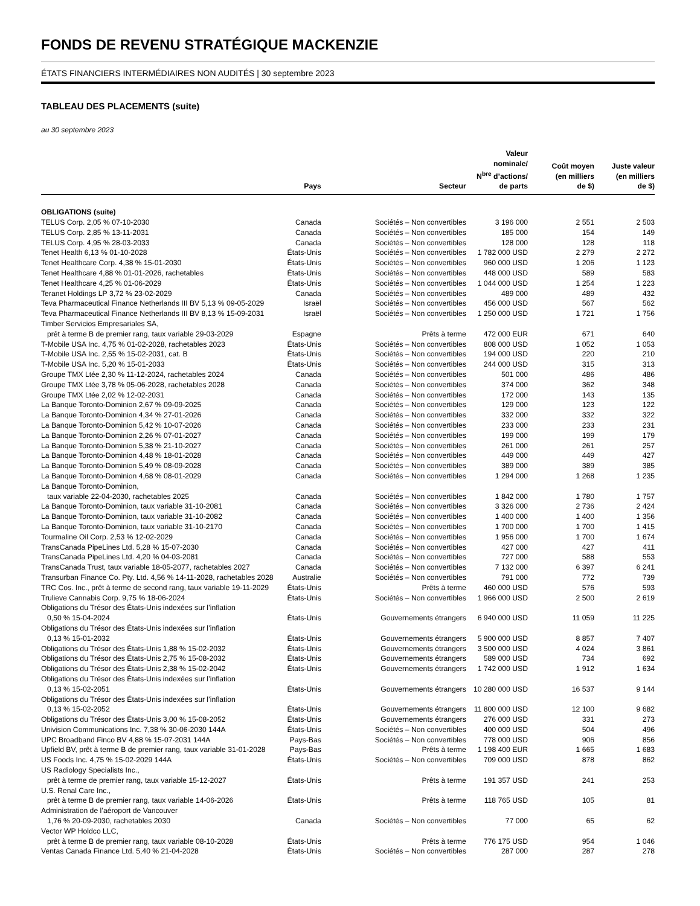FONDS DE REVENU STRATÉGIQUE MACKENZIE
ÉTATS FINANCIERS INTERMÉDIAIRES NON AUDITÉS | 30 septembre 2023
TABLEAU DES PLACEMENTS (suite)
au 30 septembre 2023
| | Pays | Secteur | Valeur nominale/ N<sup>bre</sup> d’actions/ de parts | Coût moyen (en milliers de $) | Juste valeur (en milliers de $) |
| --- | --- | --- | --- | --- | --- |
| OBLIGATIONS (suite) | | | | | |
| TELUS Corp. 2,05 % 07-10-2030 | Canada | Sociétés – Non convertibles | 3 196 000 | 2 551 | 2 503 |
| TELUS Corp. 2,85 % 13-11-2031 | Canada | Sociétés – Non convertibles | 185 000 | 154 | 149 |
| TELUS Corp. 4,95 % 28-03-2033 | Canada | Sociétés – Non convertibles | 128 000 | 128 | 118 |
| Tenet Health 6,13 % 01-10-2028 | États-Unis | Sociétés – Non convertibles | 1 782 000 USD | 2 279 | 2 272 |
| Tenet Healthcare Corp. 4,38 % 15-01-2030 | États-Unis | Sociétés – Non convertibles | 960 000 USD | 1 206 | 1 123 |
| Tenet Healthcare 4,88 % 01-01-2026, rachetables | États-Unis | Sociétés – Non convertibles | 448 000 USD | 589 | 583 |
| Tenet Healthcare 4,25 % 01-06-2029 | États-Unis | Sociétés – Non convertibles | 1 044 000 USD | 1 254 | 1 223 |
| Teranet Holdings LP 3,72 % 23-02-2029 | Canada | Sociétés – Non convertibles | 489 000 | 489 | 432 |
| Teva Pharmaceutical Finance Netherlands III BV 5,13 % 09-05-2029 | Israël | Sociétés – Non convertibles | 456 000 USD | 567 | 562 |
| Teva Pharmaceutical Finance Netherlands III BV 8,13 % 15-09-2031 | Israël | Sociétés – Non convertibles | 1 250 000 USD | 1 721 | 1 756 |
| Timber Servicios Empresariales SA, prêt à terme B de premier rang, taux variable 29-03-2029 | Espagne | Prêts à terme | 472 000 EUR | 671 | 640 |
| T-Mobile USA Inc. 4,75 % 01-02-2028, rachetables 2023 | États-Unis | Sociétés – Non convertibles | 808 000 USD | 1 052 | 1 053 |
| T-Mobile USA Inc. 2,55 % 15-02-2031, cat. B | États-Unis | Sociétés – Non convertibles | 194 000 USD | 220 | 210 |
| T-Mobile USA Inc. 5,20 % 15-01-2033 | États-Unis | Sociétés – Non convertibles | 244 000 USD | 315 | 313 |
| Groupe TMX Ltée 2,30 % 11-12-2024, rachetables 2024 | Canada | Sociétés – Non convertibles | 501 000 | 486 | 486 |
| Groupe TMX Ltée 3,78 % 05-06-2028, rachetables 2028 | Canada | Sociétés – Non convertibles | 374 000 | 362 | 348 |
| Groupe TMX Ltée 2,02 % 12-02-2031 | Canada | Sociétés – Non convertibles | 172 000 | 143 | 135 |
| La Banque Toronto-Dominion 2,67 % 09-09-2025 | Canada | Sociétés – Non convertibles | 129 000 | 123 | 122 |
| La Banque Toronto-Dominion 4,34 % 27-01-2026 | Canada | Sociétés – Non convertibles | 332 000 | 332 | 322 |
| La Banque Toronto-Dominion 5,42 % 10-07-2026 | Canada | Sociétés – Non convertibles | 233 000 | 233 | 231 |
| La Banque Toronto-Dominion 2,26 % 07-01-2027 | Canada | Sociétés – Non convertibles | 199 000 | 199 | 179 |
| La Banque Toronto-Dominion 5,38 % 21-10-2027 | Canada | Sociétés – Non convertibles | 261 000 | 261 | 257 |
| La Banque Toronto-Dominion 4,48 % 18-01-2028 | Canada | Sociétés – Non convertibles | 449 000 | 449 | 427 |
| La Banque Toronto-Dominion 5,49 % 08-09-2028 | Canada | Sociétés – Non convertibles | 389 000 | 389 | 385 |
| La Banque Toronto-Dominion 4,68 % 08-01-2029 | Canada | Sociétés – Non convertibles | 1 294 000 | 1 268 | 1 235 |
| La Banque Toronto-Dominion, taux variable 22-04-2030, rachetables 2025 | Canada | Sociétés – Non convertibles | 1 842 000 | 1 780 | 1 757 |
| La Banque Toronto-Dominion, taux variable 31-10-2081 | Canada | Sociétés – Non convertibles | 3 326 000 | 2 736 | 2 424 |
| La Banque Toronto-Dominion, taux variable 31-10-2082 | Canada | Sociétés – Non convertibles | 1 400 000 | 1 400 | 1 356 |
| La Banque Toronto-Dominion, taux variable 31-10-2170 | Canada | Sociétés – Non convertibles | 1 700 000 | 1 700 | 1 415 |
| Tourmaline Oil Corp. 2,53 % 12-02-2029 | Canada | Sociétés – Non convertibles | 1 956 000 | 1 700 | 1 674 |
| TransCanada PipeLines Ltd. 5,28 % 15-07-2030 | Canada | Sociétés – Non convertibles | 427 000 | 427 | 411 |
| TransCanada PipeLines Ltd. 4,20 % 04-03-2081 | Canada | Sociétés – Non convertibles | 727 000 | 588 | 553 |
| TransCanada Trust, taux variable 18-05-2077, rachetables 2027 | Canada | Sociétés – Non convertibles | 7 132 000 | 6 397 | 6 241 |
| Transurban Finance Co. Pty. Ltd. 4,56 % 14-11-2028, rachetables 2028 | Australie | Sociétés – Non convertibles | 791 000 | 772 | 739 |
| TRC Cos. Inc., prêt à terme de second rang, taux variable 19-11-2029 | États-Unis | Prêts à terme | 460 000 USD | 576 | 593 |
| Trulieve Cannabis Corp. 9,75 % 18-06-2024 | États-Unis | Sociétés – Non convertibles | 1 966 000 USD | 2 500 | 2 619 |
| Obligations du Trésor des États-Unis indexées sur l’inflation 0,50 % 15-04-2024 | États-Unis | Gouvernements étrangers | 6 940 000 USD | 11 059 | 11 225 |
| Obligations du Trésor des États-Unis indexées sur l’inflation 0,13 % 15-01-2032 | États-Unis | Gouvernements étrangers | 5 900 000 USD | 8 857 | 7 407 |
| Obligations du Trésor des États-Unis 1,88 % 15-02-2032 | États-Unis | Gouvernements étrangers | 3 500 000 USD | 4 024 | 3 861 |
| Obligations du Trésor des États-Unis 2,75 % 15-08-2032 | États-Unis | Gouvernements étrangers | 589 000 USD | 734 | 692 |
| Obligations du Trésor des États-Unis 2,38 % 15-02-2042 | États-Unis | Gouvernements étrangers | 1 742 000 USD | 1 912 | 1 634 |
| Obligations du Trésor des États-Unis indexées sur l’inflation 0,13 % 15-02-2051 | États-Unis | Gouvernements étrangers | 10 280 000 USD | 16 537 | 9 144 |
| Obligations du Trésor des États-Unis indexées sur l’inflation 0,13 % 15-02-2052 | États-Unis | Gouvernements étrangers | 11 800 000 USD | 12 100 | 9 682 |
| Obligations du Trésor des États-Unis 3,00 % 15-08-2052 | États-Unis | Gouvernements étrangers | 276 000 USD | 331 | 273 |
| Univision Communications Inc. 7,38 % 30-06-2030 144A | États-Unis | Sociétés – Non convertibles | 400 000 USD | 504 | 496 |
| UPC Broadband Finco BV 4,88 % 15-07-2031 144A | Pays-Bas | Sociétés – Non convertibles | 778 000 USD | 906 | 856 |
| Upfield BV, prêt à terme B de premier rang, taux variable 31-01-2028 | Pays-Bas | Prêts à terme | 1 198 400 EUR | 1 665 | 1 683 |
| US Foods Inc. 4,75 % 15-02-2029 144A | États-Unis | Sociétés – Non convertibles | 709 000 USD | 878 | 862 |
| US Radiology Specialists Inc., prêt à terme de premier rang, taux variable 15-12-2027 | États-Unis | Prêts à terme | 191 357 USD | 241 | 253 |
| U.S. Renal Care Inc., prêt à terme B de premier rang, taux variable 14-06-2026 | États-Unis | Prêts à terme | 118 765 USD | 105 | 81 |
| Administration de l’aéroport de Vancouver 1,76 % 20-09-2030, rachetables 2030 | Canada | Sociétés – Non convertibles | 77 000 | 65 | 62 |
| Vector WP Holdco LLC, prêt à terme B de premier rang, taux variable 08-10-2028 | États-Unis | Prêts à terme | 776 175 USD | 954 | 1 046 |
| Ventas Canada Finance Ltd. 5,40 % 21-04-2028 | États-Unis | Sociétés – Non convertibles | 287 000 | 287 | 278 |